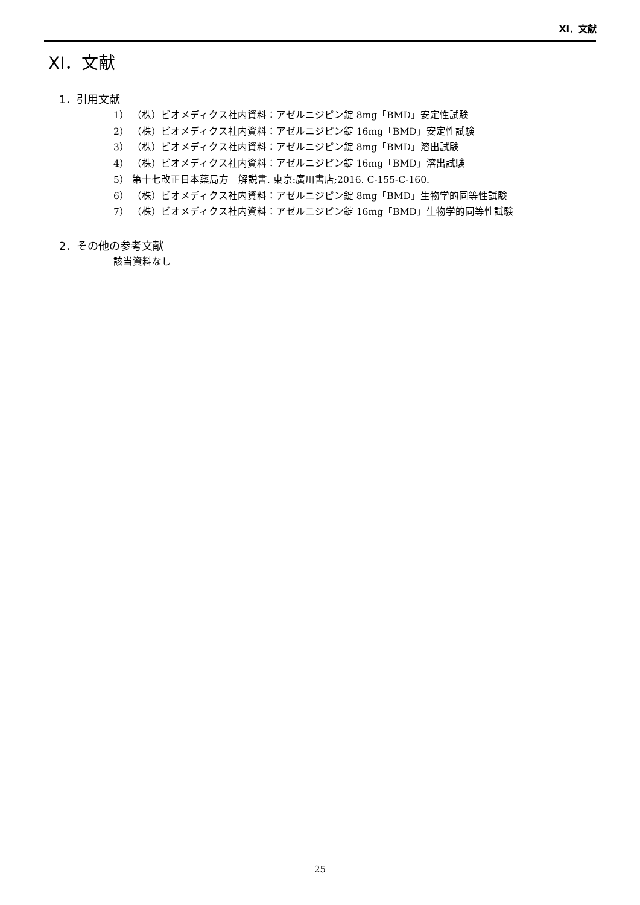XI．文献
XI．文献
1．引用文献
1） （株）ビオメディクス社内資料：アゼルニジピン錠 8mg「BMD」安定性試験
2） （株）ビオメディクス社内資料：アゼルニジピン錠 16mg「BMD」安定性試験
3） （株）ビオメディクス社内資料：アゼルニジピン錠 8mg「BMD」溶出試験
4） （株）ビオメディクス社内資料：アゼルニジピン錠 16mg「BMD」溶出試験
5） 第十七改正日本薬局方　解説書. 東京:廣川書店;2016. C-155-C-160.
6） （株）ビオメディクス社内資料：アゼルニジピン錠 8mg「BMD」生物学的同等性試験
7） （株）ビオメディクス社内資料：アゼルニジピン錠 16mg「BMD」生物学的同等性試験
2．その他の参考文献
該当資料なし
25